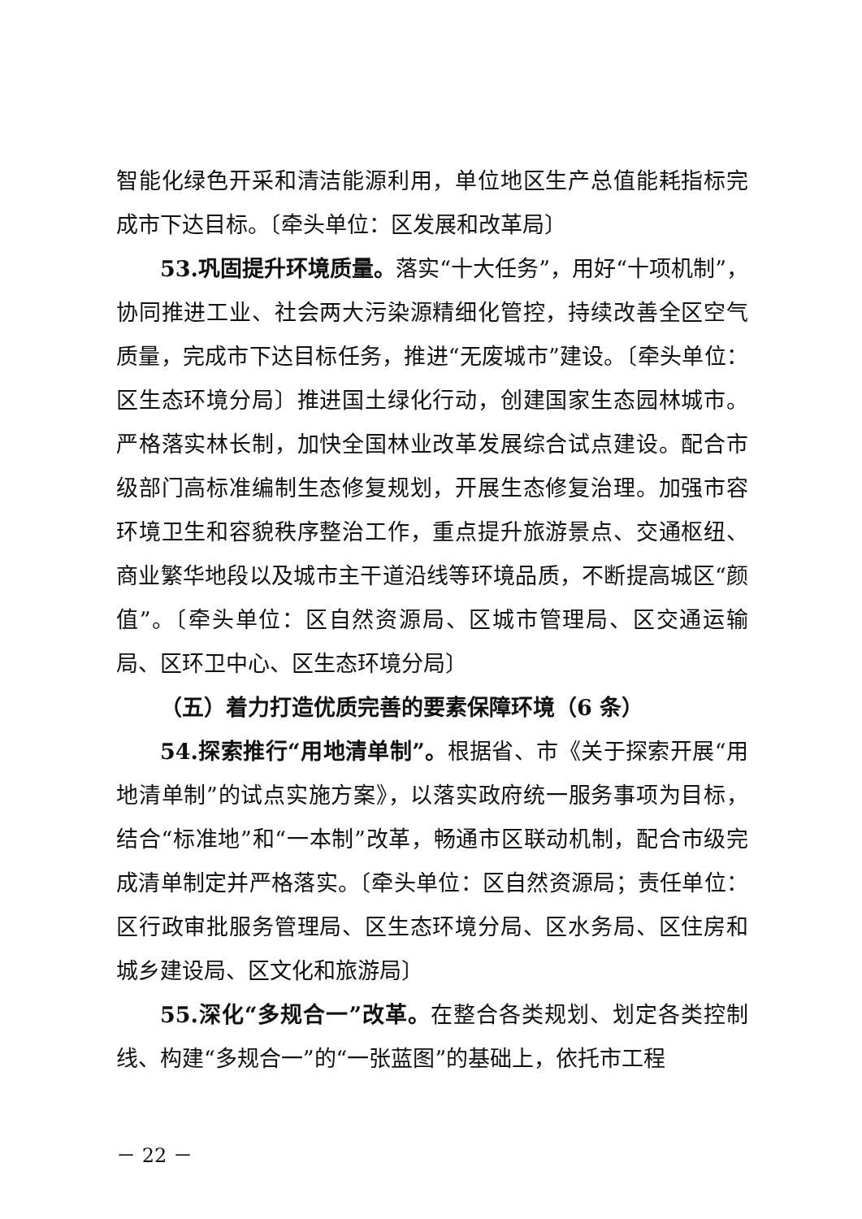智能化绿色开采和清洁能源利用，单位地区生产总值能耗指标完成市下达目标。〔牵头单位：区发展和改革局〕
53.巩固提升环境质量。落实“十大任务”，用好“十项机制”，协同推进工业、社会两大污染源精细化管控，持续改善全区空气质量，完成市下达目标任务，推进“无废城市”建设。〔牵头单位：区生态环境分局〕推进国土绿化行动，创建国家生态园林城市。严格落实林长制，加快全国林业改革发展综合试点建设。配合市级部门高标准编制生态修复规划，开展生态修复治理。加强市容环境卫生和容貌秩序整治工作，重点提升旅游景点、交通枢纽、商业繁华地段以及城市主干道沿线等环境品质，不断提高城区“颜值”。〔牵头单位：区自然资源局、区城市管理局、区交通运输局、区环卫中心、区生态环境分局〕
（五）着力打造优质完善的要素保障环境（6 条）
54.探索推行“用地清单制”。根据省、市《关于探索开展“用地清单制”的试点实施方案》，以落实政府统一服务事项为目标，结合“标准地”和“一本制”改革，畅通市区联动机制，配合市级完成清单制定并严格落实。〔牵头单位：区自然资源局；责任单位：区行政审批服务管理局、区生态环境分局、区水务局、区住房和城乡建设局、区文化和旅游局〕
55.深化“多规合一”改革。在整合各类规划、划定各类控制线、构建“多规合一”的“一张蓝图”的基础上，依托市工程
－ 22 －